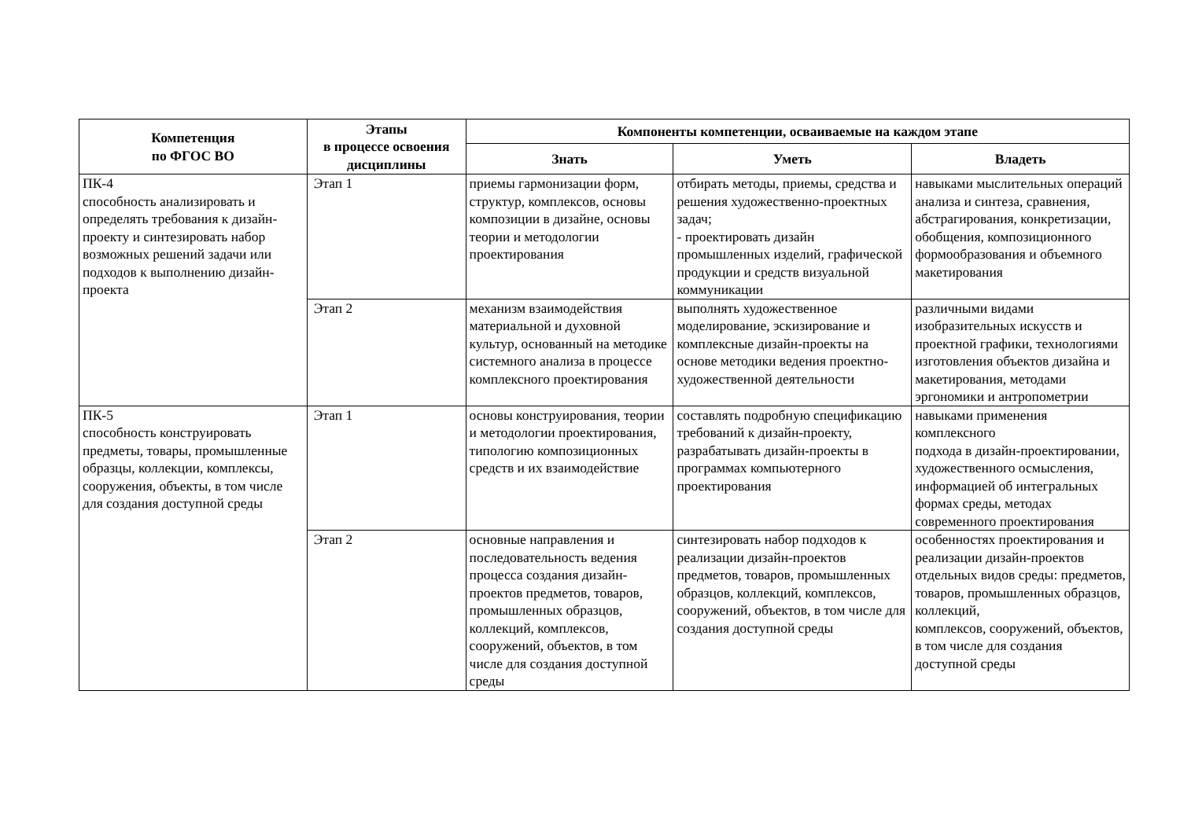| Компетенция по ФГОС ВО | Этапы в процессе освоения дисциплины | Компоненты компетенции, осваиваемые на каждом этапе | | |
| --- | --- | --- | --- | --- |
| | | Знать | Уметь | Владеть |
| ПК-4 способность анализировать и определять требования к дизайн-проекту и синтезировать набор возможных решений задачи или подходов к выполнению дизайн-проекта | Этап 1 | приемы гармонизации форм, структур, комплексов, основы композиции в дизайне, основы теории и методологии проектирования | отбирать методы, приемы, средства и решения художественно-проектных задач; - проектировать дизайн промышленных изделий, графической продукции и средств визуальной коммуникации | навыками мыслительных операций анализа и синтеза, сравнения, абстрагирования, конкретизации, обобщения, композиционного формообразования и объемного макетирования |
| | Этап 2 | механизм взаимодействия материальной и духовной культур, основанный на методике системного анализа в процессе комплексного проектирования | выполнять художественное моделирование, эскизирование и комплексные дизайн-проекты на основе методики ведения проектно-художественной деятельности | различными видами изобразительных искусств и проектной графики, технологиями изготовления объектов дизайна и макетирования, методами эргономики и антропометрии |
| ПК-5 способность конструировать предметы, товары, промышленные образцы, коллекции, комплексы, сооружения, объекты, в том числе для создания доступной среды | Этап 1 | основы конструирования, теории и методологии проектирования, типологию композиционных средств и их взаимодействие | составлять подробную спецификацию требований к дизайн-проекту, разрабатывать дизайн-проекты в программах компьютерного проектирования | навыками применения комплексного подхода в дизайн-проектировании, художественного осмысления, информацией об интегральных формах среды, методах современного проектирования |
| | Этап 2 | основные направления и последовательность ведения процесса создания дизайн-проектов предметов, товаров, промышленных образцов, коллекций, комплексов, сооружений, объектов, в том числе для создания доступной среды | синтезировать набор подходов к реализации дизайн-проектов предметов, товаров, промышленных образцов, коллекций, комплексов, сооружений, объектов, в том числе для создания доступной среды | особенностях проектирования и реализации дизайн-проектов отдельных видов среды: предметов, товаров, промышленных образцов, коллекций, комплексов, сооружений, объектов, в том числе для создания доступной среды |